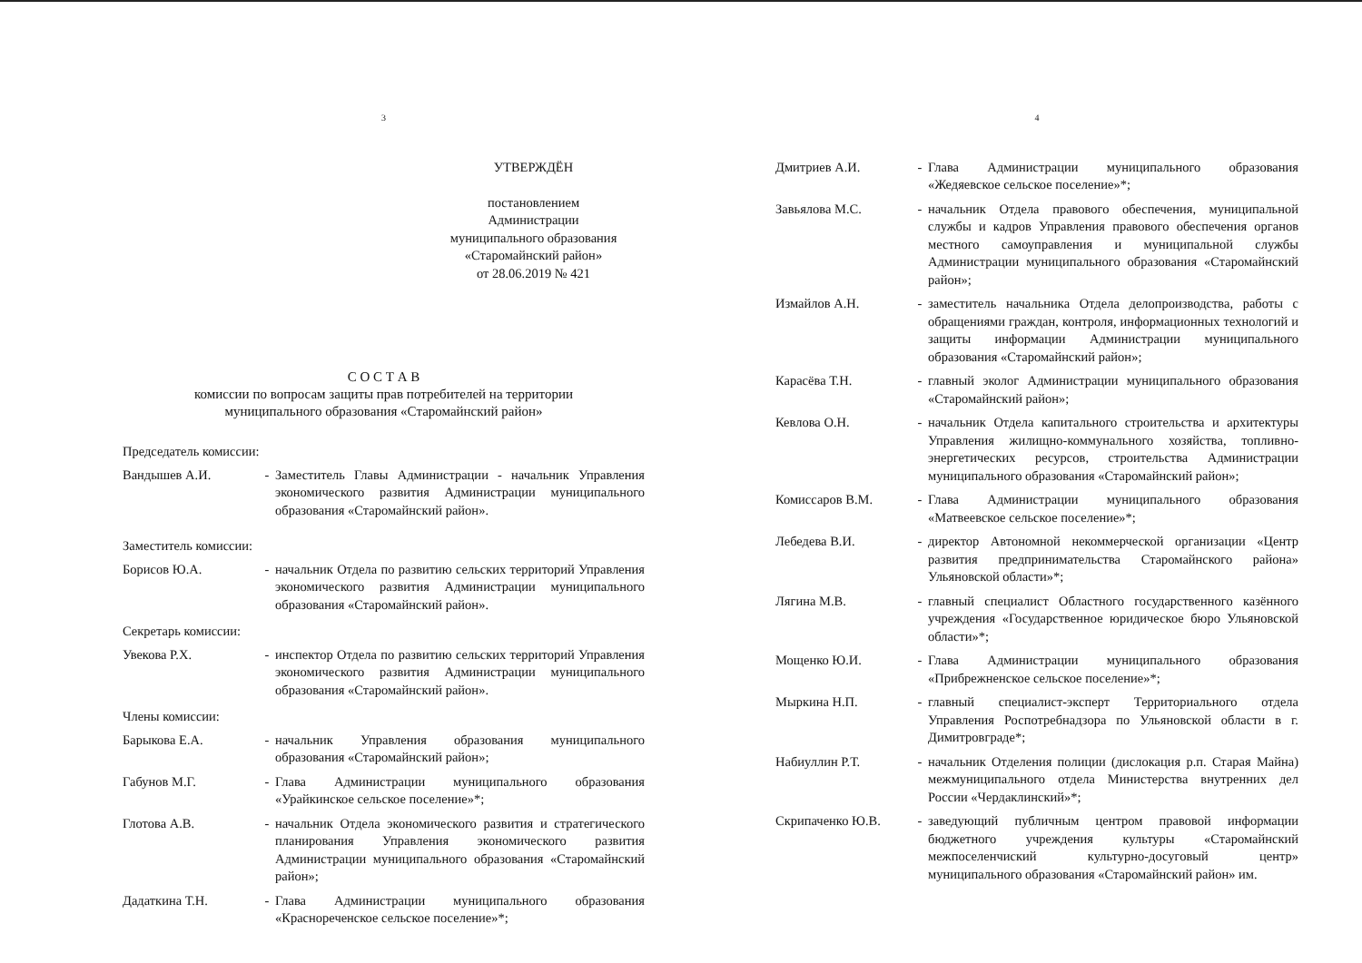3
УТВЕРЖДЁН
постановлением
Администрации
муниципального образования
«Старомайнский район»
от 28.06.2019 № 421
С О С Т А В
комиссии по вопросам защиты прав потребителей на территории
муниципального образования «Старомайнский район»
Председатель комиссии:
Вандышев А.И. - Заместитель Главы Администрации - начальник Управления экономического развития Администрации муниципального образования «Старомайнский район».
Заместитель комиссии:
Борисов Ю.А. - начальник Отдела по развитию сельских территорий Управления экономического развития Администрации муниципального образования «Старомайнский район».
Секретарь комиссии:
Увекова Р.Х. - инспектор Отдела по развитию сельских территорий Управления экономического развития Администрации муниципального образования «Старомайнский район».
Члены комиссии:
Барыкова Е.А. - начальник Управления образования муниципального образования «Старомайнский район»;
Габунов М.Г. - Глава Администрации муниципального образования «Урайкинское сельское поселение»*;
Глотова А.В. - начальник Отдела экономического развития и стратегического планирования Управления экономического развития Администрации муниципального образования «Старомайнский район»;
Дадаткина Т.Н. - Глава Администрации муниципального образования «Краснореченское сельское поселение»*;
4
Дмитриев А.И. - Глава Администрации муниципального образования «Жедяевское сельское поселение»*;
Завьялова М.С. - начальник Отдела правового обеспечения, муниципальной службы и кадров Управления правового обеспечения органов местного самоуправления и муниципальной службы Администрации муниципального образования «Старомайнский район»;
Измайлов А.Н. - заместитель начальника Отдела делопроизводства, работы с обращениями граждан, контроля, информационных технологий и защиты информации Администрации муниципального образования «Старомайнский район»;
Карасёва Т.Н. - главный эколог Администрации муниципального образования «Старомайнский район»;
Кевлова О.Н. - начальник Отдела капитального строительства и архитектуры Управления жилищно-коммунального хозяйства, топливно-энергетических ресурсов, строительства Администрации муниципального образования «Старомайнский район»;
Комиссаров В.М. - Глава Администрации муниципального образования «Матвеевское сельское поселение»*;
Лебедева В.И. - директор Автономной некоммерческой организации «Центр развития предпринимательства Старомайнского района» Ульяновской области»*;
Лягина М.В. - главный специалист Областного государственного казённого учреждения «Государственное юридическое бюро Ульяновской области»*;
Мощенко Ю.И. - Глава Администрации муниципального образования «Прибрежненское сельское поселение»*;
Мыркина Н.П. - главный специалист-эксперт Территориального отдела Управления Роспотребнадзора по Ульяновской области в г. Димитровграде*;
Набиуллин Р.Т. - начальник Отделения полиции (дислокация р.п. Старая Майна) межмуниципального отдела Министерства внутренних дел России «Чердаклинский»*;
Скрипаченко Ю.В. - заведующий публичным центром правовой информации бюджетного учреждения культуры «Старомайнский межпоселенчиский культурно-досуговый центр» муниципального образования «Старомайнский район» им.